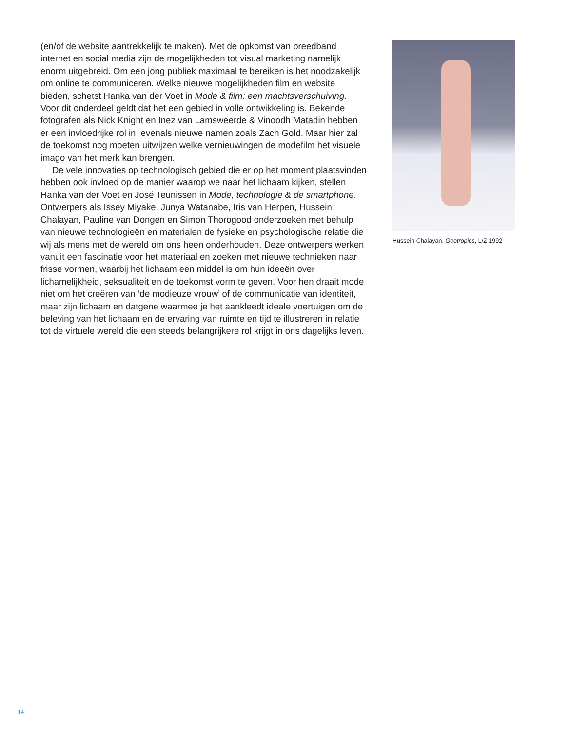(en/of de website aantrekkelijk te maken). Met de opkomst van breedband internet en social media zijn de mogelijkheden tot visual marketing namelijk enorm uitgebreid. Om een jong publiek maximaal te bereiken is het nood­zakelijk om online te communiceren. Welke nieuwe mogelijkheden film en website bieden, schetst Hanka van der Voet in Mode & film: een machtsver­schuiving. Voor dit onderdeel geldt dat het een gebied in volle ontwikkeling is. Bekende fotografen als Nick Knight en Inez van Lamsweerde & Vinoodh Matadin hebben er een invloedrijke rol in, evenals nieuwe namen zoals Zach Gold. Maar hier zal de toekomst nog moeten uitwijzen welke vernieuwingen de modefilm het visuele imago van het merk kan brengen.
De vele innovaties op technologisch gebied die er op het moment plaats­vinden hebben ook invloed op de manier waarop we naar het lichaam kijken, stellen Hanka van der Voet en José Teunissen in Mode, technologie & de smartphone. Ontwerpers als Issey Miyake, Junya Watanabe, Iris van Herpen, Hussein Chalayan, Pauline van Dongen en Simon Thorogood onderzoeken met behulp van nieuwe technologieën en materialen de fysieke en psycholo­gische relatie die wij als mens met de wereld om ons heen onderhouden. Deze ontwerpers werken vanuit een fascinatie voor het materiaal en zoeken met nieuwe technieken naar frisse vormen, waarbij het lichaam een middel is om hun ideeën over lichamelijkheid, seksualiteit en de toekomst vorm te geven. Voor hen draait mode niet om het creëren van ‘de modieuze vrouw’ of de communicatie van identiteit, maar zijn lichaam en datgene waarmee je het aankleedt ideale voertuigen om de beleving van het lichaam en de ervaring van ruimte en tijd te illustreren in relatie tot de virtuele wereld die een steeds belangrijkere rol krijgt in ons dagelijks leven.
Hussein Chalayan, Geotropics, L/Z 1992
14